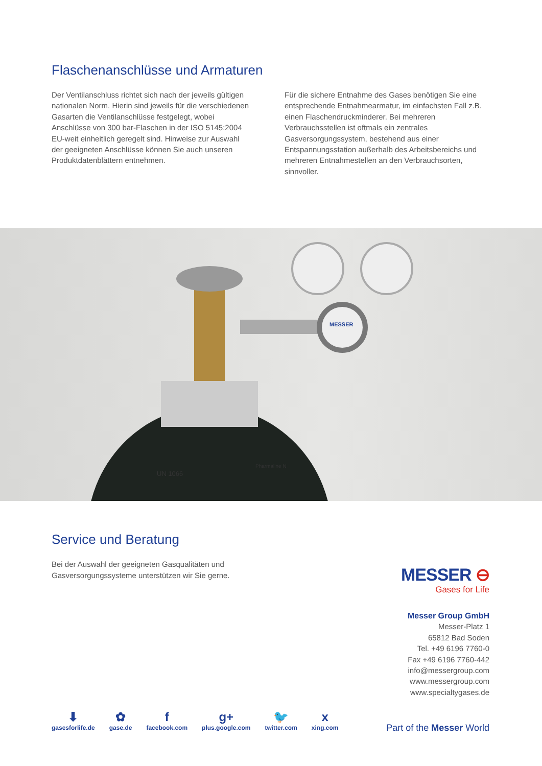Flaschenanschlüsse und Armaturen
Der Ventilanschluss richtet sich nach der jeweils gültigen nationalen Norm. Hierin sind jeweils für die verschiedenen Gasarten die Ventilanschlüsse festgelegt, wobei Anschlüsse von 300 bar-Flaschen in der ISO 5145:2004 EU-weit einheitlich geregelt sind. Hinweise zur Auswahl der geeigneten Anschlüsse können Sie auch unseren Produktdatenblättern entnehmen.
Für die sichere Entnahme des Gases benötigen Sie eine entsprechende Entnahmearmatur, im einfachsten Fall z.B. einen Flaschendruckminderer. Bei mehreren Verbrauchsstellen ist oftmals ein zentrales Gasversorgungssystem, bestehend aus einer Entspannungsstation außerhalb des Arbeitsbereichs und mehreren Entnahmestellen an den Verbrauchsorten, sinnvoller.
MESSER
UN 1066
Pharmaline N
Service und Beratung
Bei der Auswahl der geeigneten Gasqualitäten und
Gasversorgungssysteme unterstützen wir Sie gerne.
MESSER ⊖
Gases for Life
Messer Group GmbH
Messer-Platz 1
65812 Bad Soden
Tel. +49 6196 7760-0
Fax +49 6196 7760-442
info@messergroup.com
www.messergroup.com
www.specialtygases.de
⬇
gasesforlife.de
✿
gase.de
ffacebook.com
g+
plus.google.com
🐦
twitter.com
xxing.com
Part of the Messer World